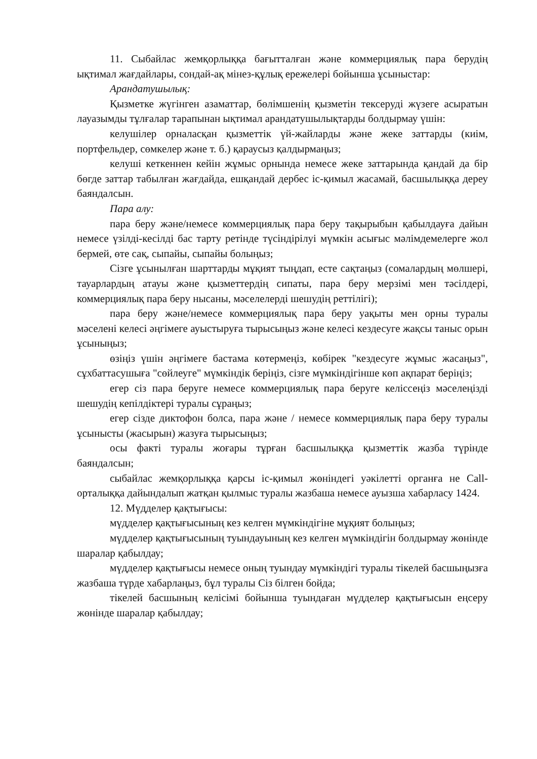11. Сыбайлас жемқорлыққа бағытталған және коммерциялық пара берудің ықтимал жағдайлары, сондай-ақ мінез-құлық ережелері бойынша ұсыныстар:
Арандатушылық:
Қызметке жүгінген азаматтар, бөлімшенің қызметін тексеруді жүзеге асыратын лауазымды тұлғалар тарапынан ықтимал арандатушылықтарды болдырмау үшін:
келушілер орналасқан қызметтік үй-жайларды және жеке заттарды (киім, портфельдер, сөмкелер және т. б.) қараусыз қалдырмаңыз;
келуші кеткеннен кейін жұмыс орнында немесе жеке заттарында қандай да бір бөгде заттар табылған жағдайда, ешқандай дербес іс-қимыл жасамай, басшылыққа дереу баяндалсын.
Пара алу:
пара беру және/немесе коммерциялық пара беру тақырыбын қабылдауға дайын немесе үзілді-кесілді бас тарту ретінде түсіндірілуі мүмкін асығыс мәлімдемелерге жол бермей, өте сақ, сыпайы, сыпайы болыңыз;
Сізге ұсынылған шарттарды мұқият тыңдап, есте сақтаңыз (сомалардың мөлшері, тауарлардың атауы және қызметтердің сипаты, пара беру мерзімі мен тәсілдері, коммерциялық пара беру нысаны, мәселелерді шешудің реттілігі);
пара беру және/немесе коммерциялық пара беру уақыты мен орны туралы мәселені келесі әңгімеге ауыстыруға тырысыңыз және келесі кездесуге жақсы таныс орын ұсыныңыз;
өзіңіз үшін әңгімеге бастама көтермеңіз, көбірек "кездесуге жұмыс жасаңыз", сұхбаттасушыға "сөйлеуге" мүмкіндік беріңіз, сізге мүмкіндігінше көп ақпарат беріңіз;
егер сіз пара беруге немесе коммерциялық пара беруге келіссеңіз мәселеңізді шешудің кепілдіктері туралы сұраңыз;
егер сізде диктофон болса, пара және / немесе коммерциялық пара беру туралы ұсынысты (жасырын) жазуға тырысыңыз;
осы факті туралы жоғары тұрған басшылыққа қызметтік жазба түрінде баяндалсын;
сыбайлас жемқорлыққа қарсы іс-қимыл жөніндегі уәкілетті органға не Call-орталыққа дайындалып жатқан қылмыс туралы жазбаша немесе ауызша хабарласу 1424.
12. Мүдделер қақтығысы:
мүдделер қақтығысының кез келген мүмкіндігіне мұқият болыңыз;
мүдделер қақтығысының туындауының кез келген мүмкіндігін болдырмау жөнінде шаралар қабылдау;
мүдделер қақтығысы немесе оның туындау мүмкіндігі туралы тікелей басшыңызға жазбаша түрде хабарлаңыз, бұл туралы Сіз білген бойда;
тікелей басшының келісімі бойынша туындаған мүдделер қақтығысын еңсеру жөнінде шаралар қабылдау;